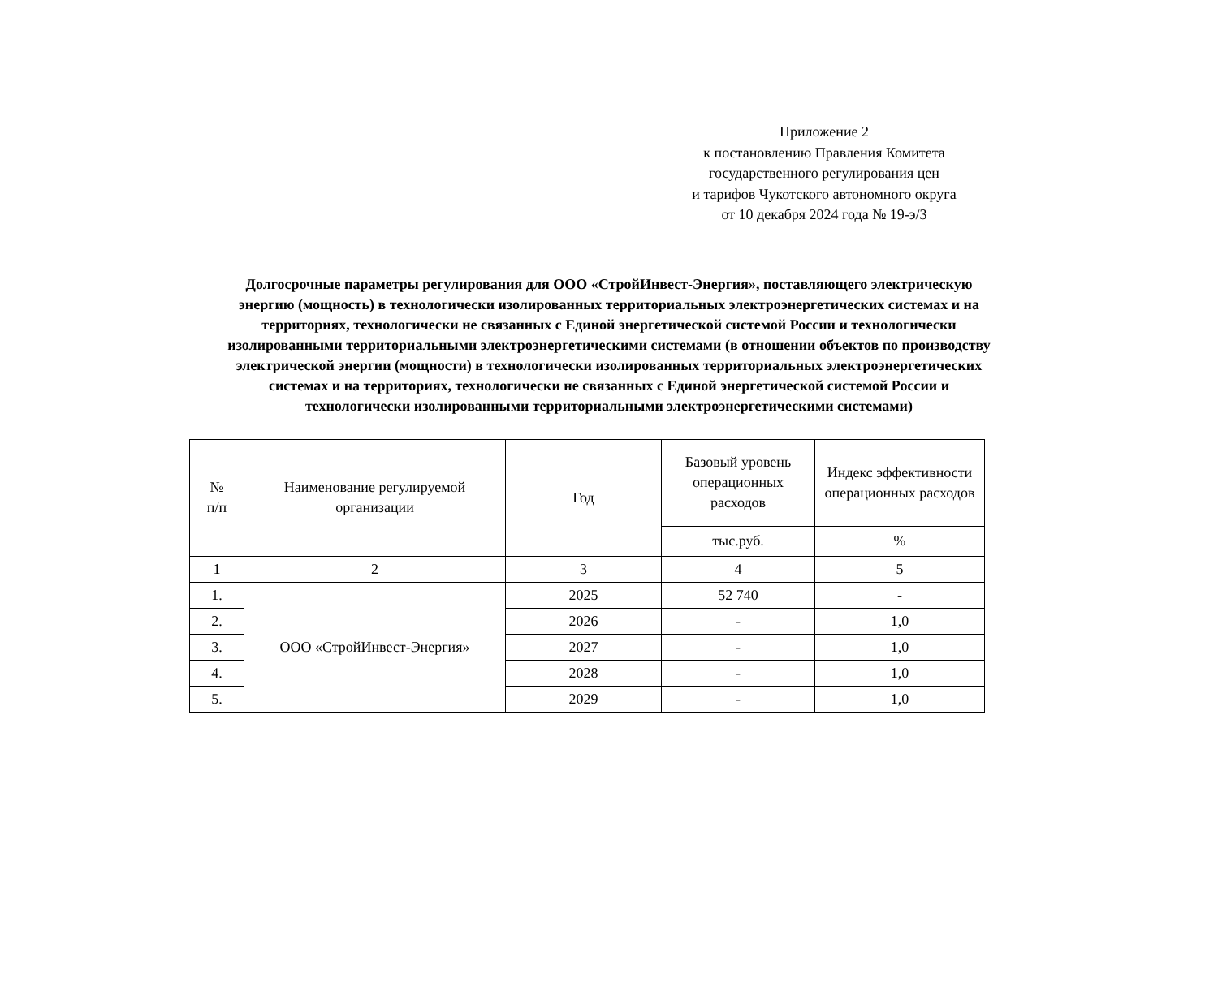Приложение 2
к постановлению Правления Комитета
государственного регулирования цен
и тарифов Чукотского автономного округа
от 10 декабря 2024 года № 19-э/3
Долгосрочные параметры регулирования для ООО «СтройИнвест-Энергия», поставляющего электрическую энергию (мощность) в технологически изолированных территориальных электроэнергетических системах и на территориях, технологически не связанных с Единой энергетической системой России и технологически изолированными территориальными электроэнергетическими системами (в отношении объектов по производству электрической энергии (мощности) в технологически изолированных территориальных электроэнергетических системах и на территориях, технологически не связанных с Единой энергетической системой России и технологически изолированными территориальными электроэнергетическими системами)
| № п/п | Наименование регулируемой организации | Год | Базовый уровень операционных расходов | Индекс эффективности операционных расходов |
| --- | --- | --- | --- | --- |
| | | | тыс.руб. | % |
| 1 | 2 | 3 | 4 | 5 |
| 1. | ООО «СтройИнвест-Энергия» | 2025 | 52 740 | - |
| 2. | | 2026 | - | 1,0 |
| 3. | | 2027 | - | 1,0 |
| 4. | | 2028 | - | 1,0 |
| 5. | | 2029 | - | 1,0 |